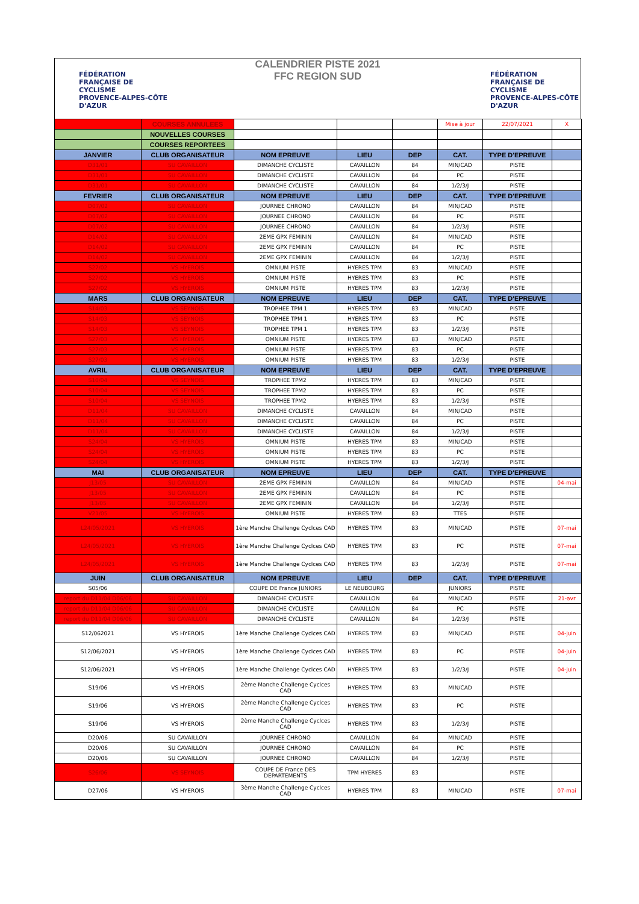FÉDÉRATION FRANÇAISE DE CYCLISME
PROVENCE-ALPES-CÔTE D'AZUR
CALENDRIER PISTE 2021
FFC REGION SUD
FÉDÉRATION FRANÇAISE DE CYCLISME
PROVENCE-ALPES-CÔTE D'AZUR
| | COURSES ANNULEES | | | | Mise à jour | 22/07/2021 | X |
| | NOUVELLES COURSES | | | | | | |
| | COURSES REPORTEES | | | | | | |
| JANVIER | CLUB ORGANISATEUR | NOM EPREUVE | LIEU | DEP | CAT. | TYPE D'EPREUVE | |
| D31/01 | SU CAVAILLON | DIMANCHE CYCLISTE | CAVAILLON | 84 | MIN/CAD | PISTE | |
| D31/01 | SU CAVAILLON | DIMANCHE CYCLISTE | CAVAILLON | 84 | PC | PISTE | |
| D31/01 | SU CAVAILLON | DIMANCHE CYCLISTE | CAVAILLON | 84 | 1/2/3/J | PISTE | |
| FEVRIER | CLUB ORGANISATEUR | NOM EPREUVE | LIEU | DEP | CAT. | TYPE D'EPREUVE | |
| D07/02 | SU CAVAILLON | JOURNEE CHRONO | CAVAILLON | 84 | MIN/CAD | PISTE | |
| D07/02 | SU CAVAILLON | JOURNEE CHRONO | CAVAILLON | 84 | PC | PISTE | |
| D07/02 | SU CAVAILLON | JOURNEE CHRONO | CAVAILLON | 84 | 1/2/3/J | PISTE | |
| D14/02 | SU CAVAILLON | 2EME GPX FEMININ | CAVAILLON | 84 | MIN/CAD | PISTE | |
| D14/02 | SU CAVAILLON | 2EME GPX FEMININ | CAVAILLON | 84 | PC | PISTE | |
| D14/02 | SU CAVAILLON | 2EME GPX FEMININ | CAVAILLON | 84 | 1/2/3/J | PISTE | |
| S27/02 | VS HYEROIS | OMNIUM PISTE | HYERES TPM | 83 | MIN/CAD | PISTE | |
| S27/02 | VS HYEROIS | OMNIUM PISTE | HYERES TPM | 83 | PC | PISTE | |
| S27/02 | VS HYEROIS | OMNIUM PISTE | HYERES TPM | 83 | 1/2/3/J | PISTE | |
| MARS | CLUB ORGANISATEUR | NOM EPREUVE | LIEU | DEP | CAT. | TYPE D'EPREUVE | |
| S14/03 | VS SEYNOIS | TROPHEE TPM 1 | HYERES TPM | 83 | MIN/CAD | PISTE | |
| S14/03 | VS SEYNOIS | TROPHEE TPM 1 | HYERES TPM | 83 | PC | PISTE | |
| S14/03 | VS SEYNOIS | TROPHEE TPM 1 | HYERES TPM | 83 | 1/2/3/J | PISTE | |
| S27/03 | VS HYEROIS | OMNIUM PISTE | HYERES TPM | 83 | MIN/CAD | PISTE | |
| S27/03 | VS HYEROIS | OMNIUM PISTE | HYERES TPM | 83 | PC | PISTE | |
| S27/03 | VS HYEROIS | OMNIUM PISTE | HYERES TPM | 83 | 1/2/3/J | PISTE | |
| AVRIL | CLUB ORGANISATEUR | NOM EPREUVE | LIEU | DEP | CAT. | TYPE D'EPREUVE | |
| S10/04 | VS SEYNOIS | TROPHEE TPM2 | HYERES TPM | 83 | MIN/CAD | PISTE | |
| S10/04 | VS SEYNOIS | TROPHEE TPM2 | HYERES TPM | 83 | PC | PISTE | |
| S10/04 | VS SEYNOIS | TROPHEE TPM2 | HYERES TPM | 83 | 1/2/3/J | PISTE | |
| D11/04 | SU CAVAILLON | DIMANCHE CYCLISTE | CAVAILLON | 84 | MIN/CAD | PISTE | |
| D11/04 | SU CAVAILLON | DIMANCHE CYCLISTE | CAVAILLON | 84 | PC | PISTE | |
| D11/04 | SU CAVAILLON | DIMANCHE CYCLISTE | CAVAILLON | 84 | 1/2/3/J | PISTE | |
| S24/04 | VS HYEROIS | OMNIUM PISTE | HYERES TPM | 83 | MIN/CAD | PISTE | |
| S24/04 | VS HYEROIS | OMNIUM PISTE | HYERES TPM | 83 | PC | PISTE | |
| S24/04 | VS HYEROIS | OMNIUM PISTE | HYERES TPM | 83 | 1/2/3/J | PISTE | |
| MAI | CLUB ORGANISATEUR | NOM EPREUVE | LIEU | DEP | CAT. | TYPE D'EPREUVE | |
| J13/05 | SU CAVAILLON | 2EME GPX FEMININ | CAVAILLON | 84 | MIN/CAD | PISTE | 04-mai |
| J13/05 | SU CAVAILLON | 2EME GPX FEMININ | CAVAILLON | 84 | PC | PISTE | |
| J13/05 | SU CAVAILLON | 2EME GPX FEMININ | CAVAILLON | 84 | 1/2/3/J | PISTE | |
| V21/05 | VS HYEROIS | OMNIUM PISTE | HYERES TPM | 83 | TTES | PISTE | |
| L24/05/2021 | VS HYEROIS | 1ère Manche Challenge Cyclces CAD | HYERES TPM | 83 | MIN/CAD | PISTE | 07-mai |
| L24/05/2021 | VS HYEROIS | 1ère Manche Challenge Cyclces CAD | HYERES TPM | 83 | PC | PISTE | 07-mai |
| L24/05/2021 | VS HYEROIS | 1ère Manche Challenge Cyclces CAD | HYERES TPM | 83 | 1/2/3/J | PISTE | 07-mai |
| JUIN | CLUB ORGANISATEUR | NOM EPREUVE | LIEU | DEP | CAT. | TYPE D'EPREUVE | |
| S05/06 | | COUPE DE France JUNIORS | LE NEUBOURG | | JUNIORS | PISTE | |
| report du D11/04 D06/06 | SU CAVAILLON | DIMANCHE CYCLISTE | CAVAILLON | 84 | MIN/CAD | PISTE | 21-avr |
| report du D11/04 D06/06 | SU CAVAILLON | DIMANCHE CYCLISTE | CAVAILLON | 84 | PC | PISTE | |
| report du D11/04 D06/06 | SU CAVAILLON | DIMANCHE CYCLISTE | CAVAILLON | 84 | 1/2/3/J | PISTE | |
| S12/062021 | VS HYEROIS | 1ère Manche Challenge Cyclces CAD | HYERES TPM | 83 | MIN/CAD | PISTE | 04-juin |
| S12/06/2021 | VS HYEROIS | 1ère Manche Challenge Cyclces CAD | HYERES TPM | 83 | PC | PISTE | 04-juin |
| S12/06/2021 | VS HYEROIS | 1ère Manche Challenge Cyclces CAD | HYERES TPM | 83 | 1/2/3/J | PISTE | 04-juin |
| S19/06 | VS HYEROIS | 2ème Manche Challenge Cyclces CAD | HYERES TPM | 83 | MIN/CAD | PISTE | |
| S19/06 | VS HYEROIS | 2ème Manche Challenge Cyclces CAD | HYERES TPM | 83 | PC | PISTE | |
| S19/06 | VS HYEROIS | 2ème Manche Challenge Cyclces CAD | HYERES TPM | 83 | 1/2/3/J | PISTE | |
| D20/06 | SU CAVAILLON | JOURNEE CHRONO | CAVAILLON | 84 | MIN/CAD | PISTE | |
| D20/06 | SU CAVAILLON | JOURNEE CHRONO | CAVAILLON | 84 | PC | PISTE | |
| D20/06 | SU CAVAILLON | JOURNEE CHRONO | CAVAILLON | 84 | 1/2/3/J | PISTE | |
| S26/06 | VS SEYNOIS | COUPE DE France DES DEPARTEMENTS | TPM HYERES | 83 | | PISTE | |
| D27/06 | VS HYEROIS | 3ème Manche Challenge Cyclces CAD | HYERES TPM | 83 | MIN/CAD | PISTE | 07-mai |